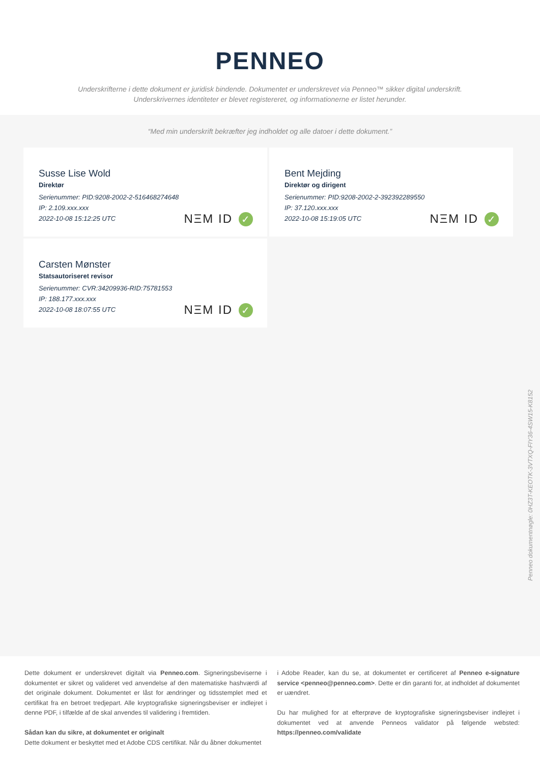PENNEO
Underskrifterne i dette dokument er juridisk bindende. Dokumentet er underskrevet via Penneo™ sikker digital underskrift.
Underskrivernes identiteter er blevet registereret, og informationerne er listet herunder.
“Med min underskrift bekræfter jeg indholdet og alle datoer i dette dokument.”
Susse Lise Wold
Direktør
Serienummer: PID:9208-2002-2-516468274648
IP: 2.109.xxx.xxx
2022-10-08 15:12:25 UTC
NΞM ID ✓
Bent Mejding
Direktør og dirigent
Serienummer: PID:9208-2002-2-392392289550
IP: 37.120.xxx.xxx
2022-10-08 15:19:05 UTC
NΞM ID ✓
Carsten Mønster
Statsautoriseret revisor
Serienummer: CVR:34209936-RID:75781553
IP: 188.177.xxx.xxx
2022-10-08 18:07:55 UTC
NΞM ID ✓
Penneo dokumentnøgle: 0HZ3T-KEOTK-3VTXQ-FIY36-4SW15-K8152
Dette dokument er underskrevet digitalt via Penneo.com. Signeringsbeviserne i dokumentet er sikret og valideret ved anvendelse af den matematiske hashværdi af det originale dokument. Dokumentet er låst for ændringer og tidsstemplet med et certifikat fra en betroet tredjepart. Alle kryptografiske signeringsbeviser er indlejret i denne PDF, i tilfælde af de skal anvendes til validering i fremtiden.
Sådan kan du sikre, at dokumentet er originalt
Dette dokument er beskyttet med et Adobe CDS certifikat. Når du åbner dokumentet
i Adobe Reader, kan du se, at dokumentet er certificeret af Penneo e-signature service <penneo@penneo.com>. Dette er din garanti for, at indholdet af dokumentet er uændret.
Du har mulighed for at efterprøve de kryptografiske signeringsbeviser indlejret i dokumentet ved at anvende Penneos validator på følgende websted: https://penneo.com/validate